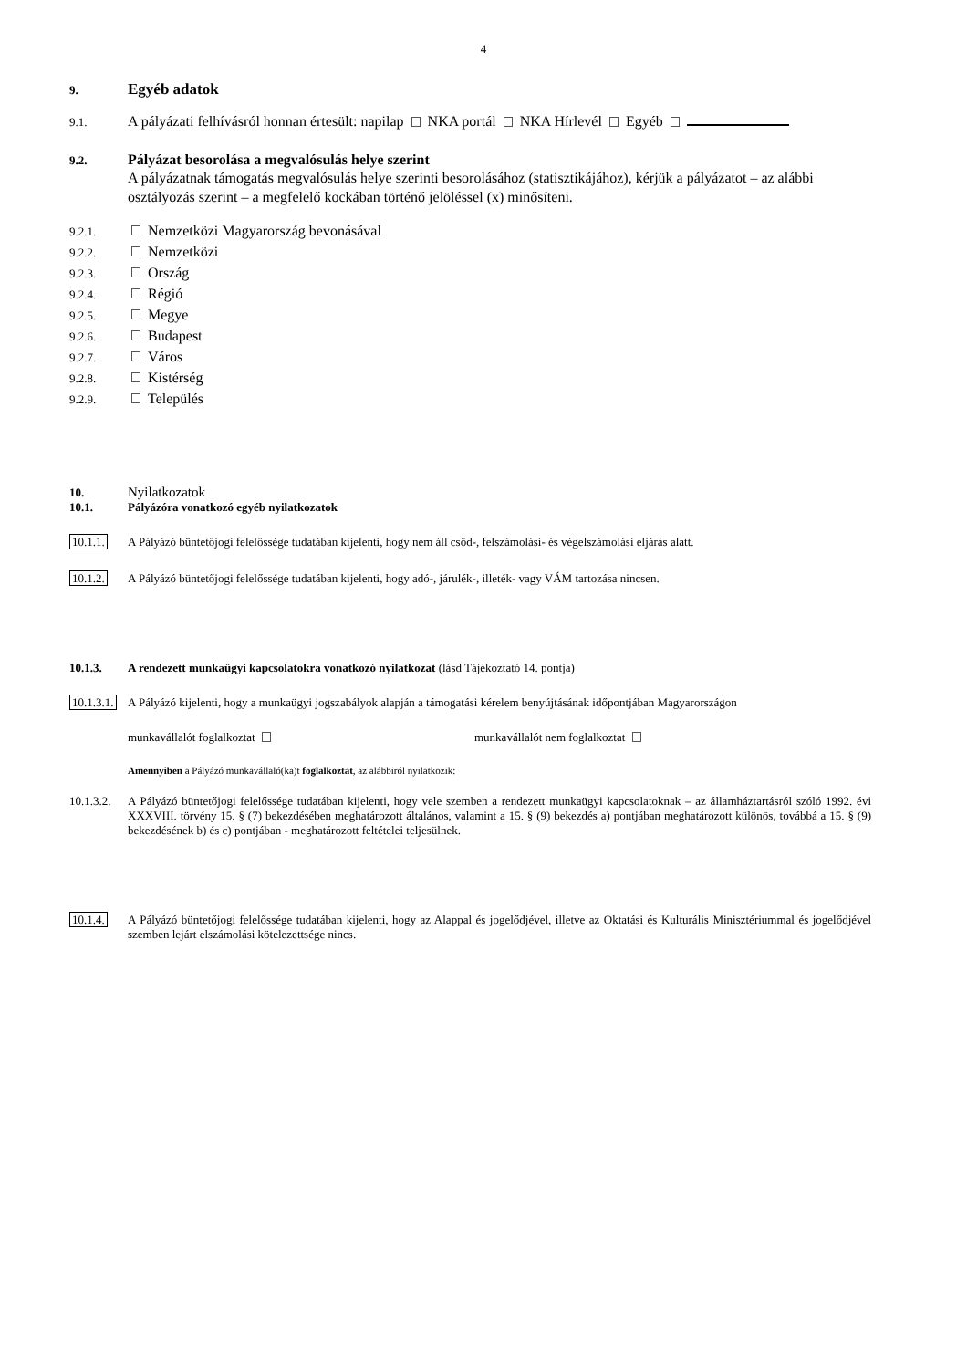4
9. Egyéb adatok
9.1. A pályázati felhívásról honnan értesült: napilap NKA portál NKA Hírlevél Egyéb
9.2. Pályázat besorolása a megvalósulás helye szerint
A pályázatnak támogatás megvalósulás helye szerinti besorolásához (statisztikájához), kérjük a pályázatot – az alábbi osztályozás szerint – a megfelelő kockában történő jelöléssel (x) minősíteni.
9.2.1. Nemzetközi Magyarország bevonásával
9.2.2. Nemzetközi
9.2.3. Ország
9.2.4. Régió
9.2.5. Megye
9.2.6. Budapest
9.2.7. Város
9.2.8. Kistérség
9.2.9. Település
10. Nyilatkozatok
10.1. Pályázóra vonatkozó egyéb nyilatkozatok
10.1.1. A Pályázó büntetőjogi felelőssége tudatában kijelenti, hogy nem áll csőd-, felszámolási- és végelszámolási eljárás alatt.
10.1.2. A Pályázó büntetőjogi felelőssége tudatában kijelenti, hogy adó-, járulék-, illeték- vagy VÁM tartozása nincsen.
10.1.3. A rendezett munkaügyi kapcsolatokra vonatkozó nyilatkozat (lásd Tájékoztató 14. pontja)
10.1.3.1. A Pályázó kijelenti, hogy a munkaügyi jogszabályok alapján a támogatási kérelem benyújtásának időpontjában Magyarországon
munkavállalót foglalkoztat munkavállalót nem foglalkoztat
Amennyiben a Pályázó munkavállaló(ka)t foglalkoztat, az alábbiról nyilatkozik:
10.1.3.2. A Pályázó büntetőjogi felelőssége tudatában kijelenti, hogy vele szemben a rendezett munkaügyi kapcsolatoknak – az államháztartásról szóló 1992. évi XXXVIII. törvény 15. § (7) bekezdésében meghatározott általános, valamint a 15. § (9) bekezdés a) pontjában meghatározott különös, továbbá a 15. § (9) bekezdésének b) és c) pontjában - meghatározott feltételei teljesülnek.
10.1.4. A Pályázó büntetőjogi felelőssége tudatában kijelenti, hogy az Alappal és jogelődjével, illetve az Oktatási és Kulturális Minisztériummal és jogelődjével szemben lejárt elszámolási kötelezettsége nincs.